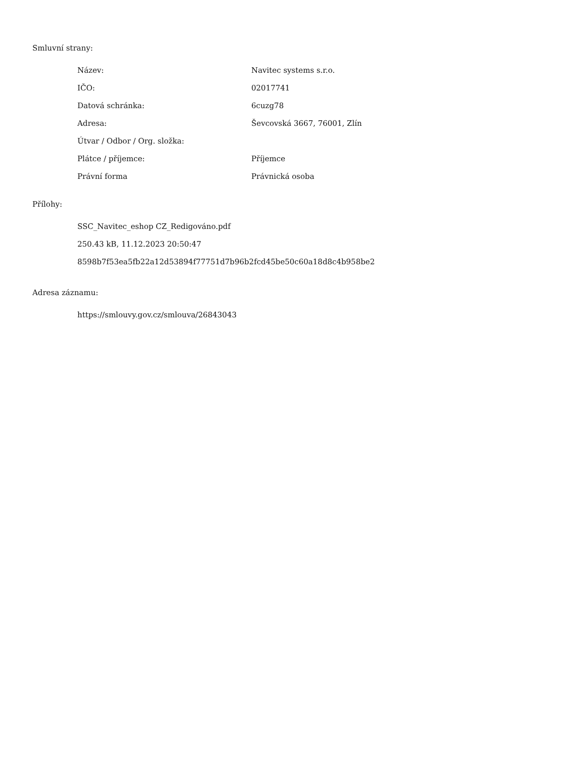Smluvní strany:
| Název: | Navitec systems s.r.o. |
| IČO: | 02017741 |
| Datová schránka: | 6cuzg78 |
| Adresa: | Ševcovská 3667, 76001, Zlín |
| Útvar / Odbor / Org. složka: | |
| Plátce / příjemce: | Příjemce |
| Právní forma | Právnická osoba |
Přílohy:
SSC_Navitec_eshop CZ_Redigováno.pdf
250.43 kB, 11.12.2023 20:50:47
8598b7f53ea5fb22a12d53894f77751d7b96b2fcd45be50c60a18d8c4b958be2
Adresa záznamu:
https://smlouvy.gov.cz/smlouva/26843043